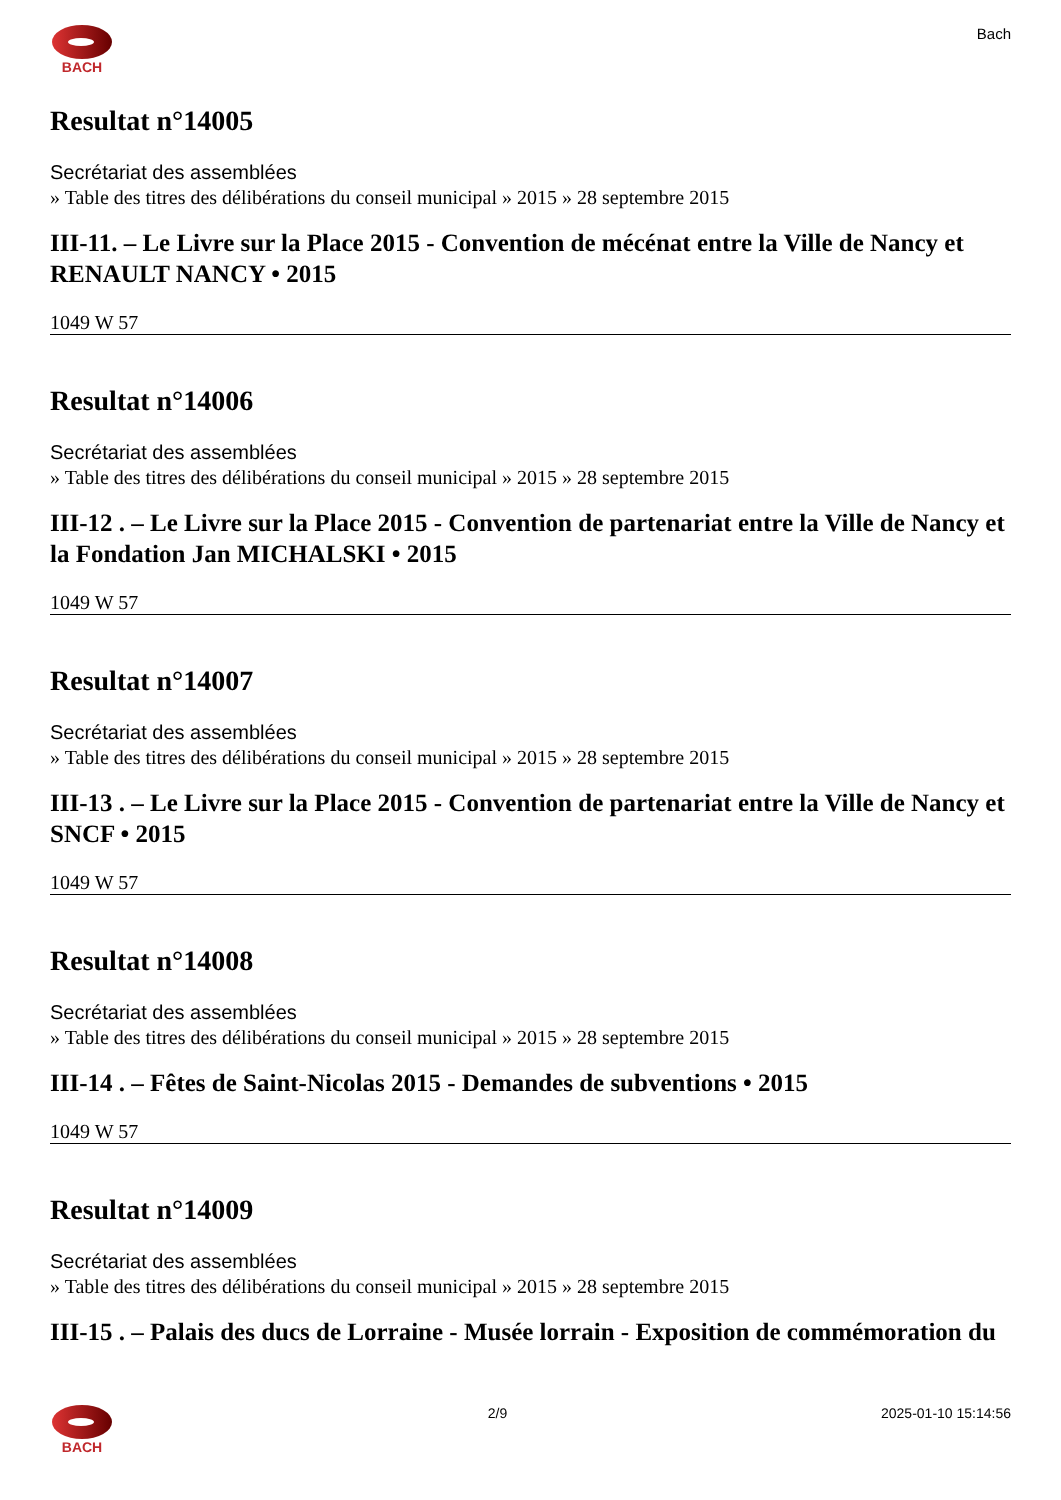BACH Bach
Resultat n°14005
Secrétariat des assemblées
» Table des titres des délibérations du conseil municipal » 2015 » 28 septembre 2015
III-11. – Le Livre sur la Place 2015 - Convention de mécénat entre la Ville de Nancy et RENAULT NANCY • 2015
1049 W 57
Resultat n°14006
Secrétariat des assemblées
» Table des titres des délibérations du conseil municipal » 2015 » 28 septembre 2015
III-12 . – Le Livre sur la Place 2015 - Convention de partenariat entre la Ville de Nancy et la Fondation Jan MICHALSKI • 2015
1049 W 57
Resultat n°14007
Secrétariat des assemblées
» Table des titres des délibérations du conseil municipal » 2015 » 28 septembre 2015
III-13 . – Le Livre sur la Place 2015 - Convention de partenariat entre la Ville de Nancy et SNCF • 2015
1049 W 57
Resultat n°14008
Secrétariat des assemblées
» Table des titres des délibérations du conseil municipal » 2015 » 28 septembre 2015
III-14 . – Fêtes de Saint-Nicolas 2015 - Demandes de subventions • 2015
1049 W 57
Resultat n°14009
Secrétariat des assemblées
» Table des titres des délibérations du conseil municipal » 2015 » 28 septembre 2015
III-15 . – Palais des ducs de Lorraine - Musée lorrain - Exposition de commémoration du
BACH 2/9 2025-01-10 15:14:56